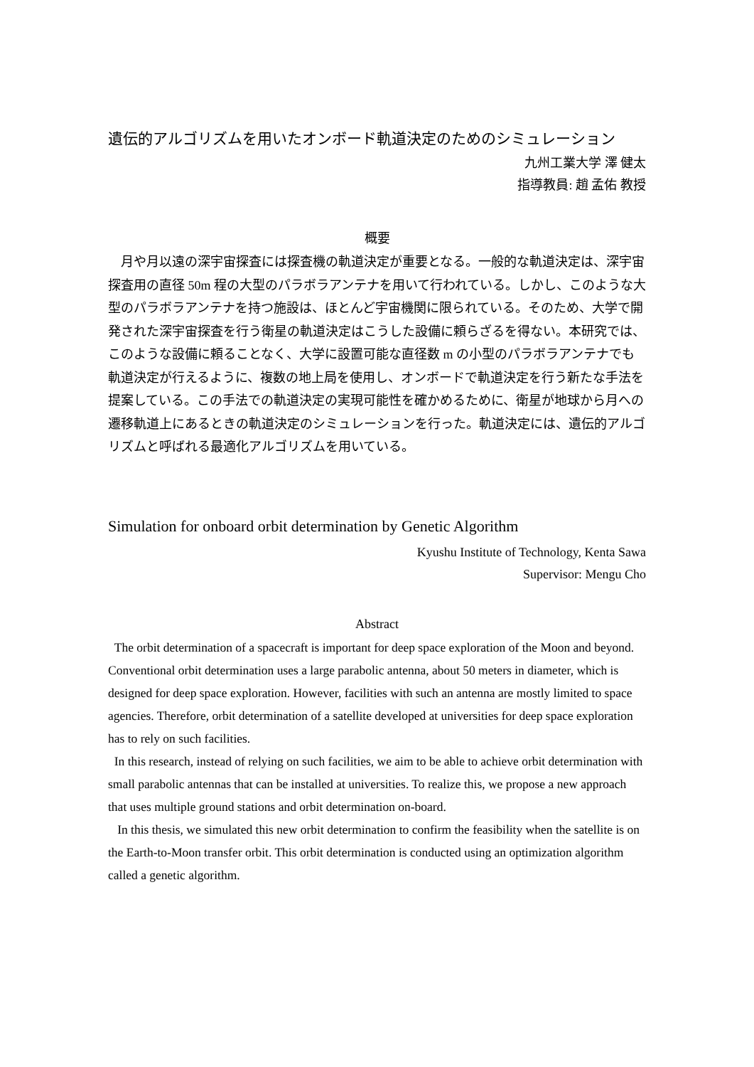遺伝的アルゴリズムを用いたオンボード軌道決定のためのシミュレーション
九州工業大学 澤 健太
指導教員: 趙 孟佑 教授
概要
　月や月以遠の深宇宙探査には探査機の軌道決定が重要となる。一般的な軌道決定は、深宇宙探査用の直径 50m 程の大型のパラボラアンテナを用いて行われている。しかし、このような大型のパラボラアンテナを持つ施設は、ほとんど宇宙機関に限られている。そのため、大学で開発された深宇宙探査を行う衛星の軌道決定はこうした設備に頼らざるを得ない。本研究では、このような設備に頼ることなく、大学に設置可能な直径数 m の小型のパラボラアンテナでも軌道決定が行えるように、複数の地上局を使用し、オンボードで軌道決定を行う新たな手法を提案している。この手法での軌道決定の実現可能性を確かめるために、衛星が地球から月への遷移軌道上にあるときの軌道決定のシミュレーションを行った。軌道決定には、遺伝的アルゴリズムと呼ばれる最適化アルゴリズムを用いている。
Simulation for onboard orbit determination by Genetic Algorithm
Kyushu Institute of Technology, Kenta Sawa
Supervisor: Mengu Cho
Abstract
The orbit determination of a spacecraft is important for deep space exploration of the Moon and beyond. Conventional orbit determination uses a large parabolic antenna, about 50 meters in diameter, which is designed for deep space exploration. However, facilities with such an antenna are mostly limited to space agencies. Therefore, orbit determination of a satellite developed at universities for deep space exploration has to rely on such facilities.
In this research, instead of relying on such facilities, we aim to be able to achieve orbit determination with small parabolic antennas that can be installed at universities. To realize this, we propose a new approach that uses multiple ground stations and orbit determination on-board.
In this thesis, we simulated this new orbit determination to confirm the feasibility when the satellite is on the Earth-to-Moon transfer orbit. This orbit determination is conducted using an optimization algorithm called a genetic algorithm.